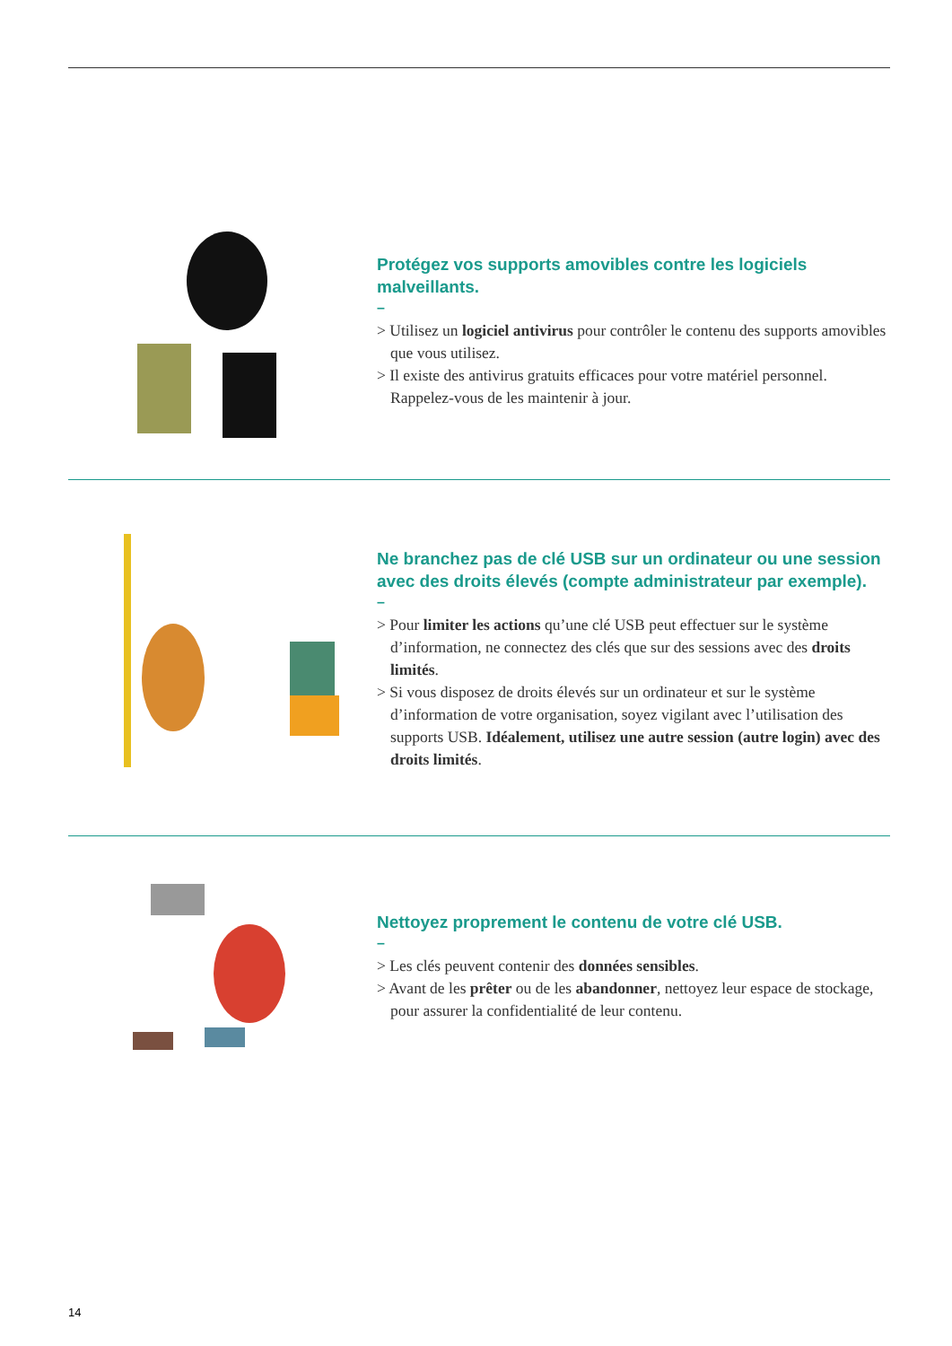Protégez vos supports amovibles contre les logiciels malveillants.
–
> Utilisez un logiciel antivirus pour contrôler le contenu des supports amovibles que vous utilisez.
> Il existe des antivirus gratuits efficaces pour votre matériel personnel. Rappelez-vous de les maintenir à jour.
Ne branchez pas de clé USB sur un ordinateur ou une session avec des droits élevés (compte administrateur par exemple).
–
> Pour limiter les actions qu’une clé USB peut effectuer sur le système d’information, ne connectez des clés que sur des sessions avec des droits limités.
> Si vous disposez de droits élevés sur un ordinateur et sur le système d’information de votre organisation, soyez vigilant avec l’utilisation des supports USB. Idéalement, utilisez une autre session (autre login) avec des droits limités.
Nettoyez proprement le contenu de votre clé USB.
–
> Les clés peuvent contenir des données sensibles.
> Avant de les prêter ou de les abandonner, nettoyez leur espace de stockage, pour assurer la confidentialité de leur contenu.
14